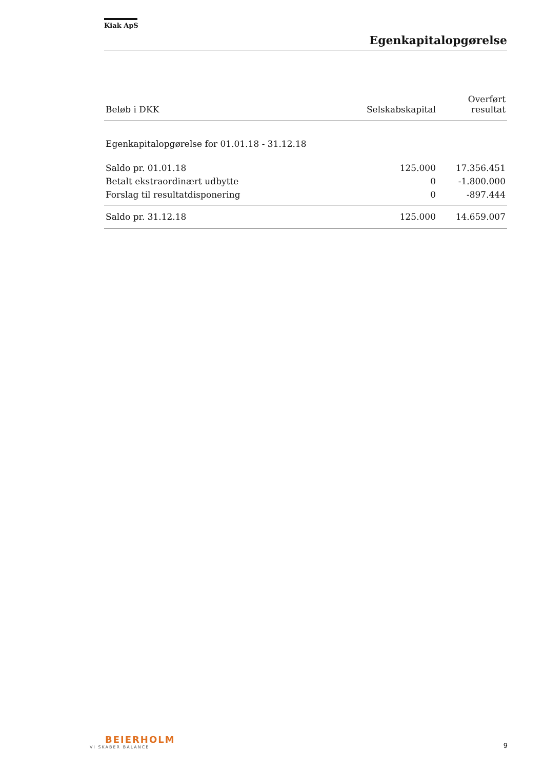Kiak ApS
Egenkapitalopgørelse
| Beløb i DKK | Selskabskapital | Overført resultat |
| --- | --- | --- |
| Egenkapitalopgørelse for 01.01.18 - 31.12.18 | | |
| Saldo pr. 01.01.18 | 125.000 | 17.356.451 |
| Betalt ekstraordinært udbytte | 0 | -1.800.000 |
| Forslag til resultatdisponering | 0 | -897.444 |
| Saldo pr. 31.12.18 | 125.000 | 14.659.007 |
BEIERHOLM
VI SKABER BALANCE
9